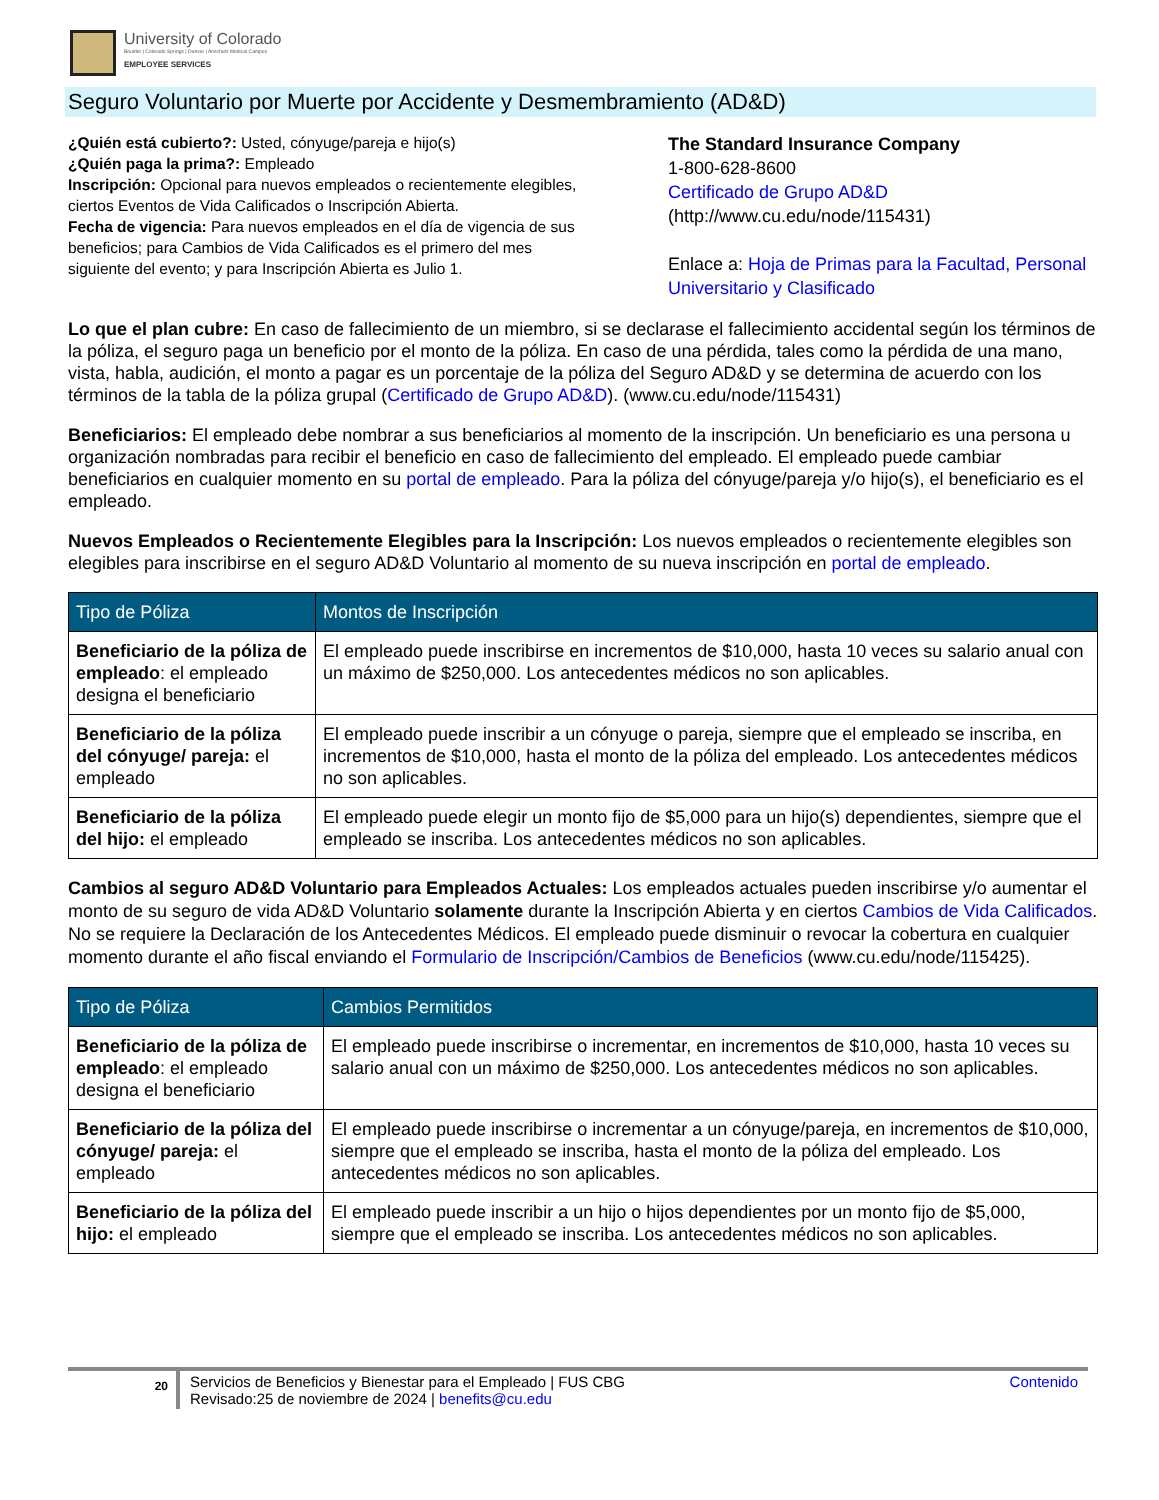University of Colorado
Boulder | Colorado Springs | Denver | Anschutz Medical Campus
EMPLOYEE SERVICES
Seguro Voluntario por Muerte por Accidente y Desmembramiento (AD&D)
¿Quién está cubierto?: Usted, cónyuge/pareja e hijo(s)
¿Quién paga la prima?: Empleado
Inscripción: Opcional para nuevos empleados o recientemente elegibles, ciertos Eventos de Vida Calificados o Inscripción Abierta.
Fecha de vigencia: Para nuevos empleados en el día de vigencia de sus beneficios; para Cambios de Vida Calificados es el primero del mes siguiente del evento; y para Inscripción Abierta es Julio 1.
The Standard Insurance Company
1-800-628-8600
Certificado de Grupo AD&D
(http://www.cu.edu/node/115431)
Enlace a: Hoja de Primas para la Facultad, Personal Universitario y Clasificado
Lo que el plan cubre: En caso de fallecimiento de un miembro, si se declarase el fallecimiento accidental según los términos de la póliza, el seguro paga un beneficio por el monto de la póliza. En caso de una pérdida, tales como la pérdida de una mano, vista, habla, audición, el monto a pagar es un porcentaje de la póliza del Seguro AD&D y se determina de acuerdo con los términos de la tabla de la póliza grupal (Certificado de Grupo AD&D). (www.cu.edu/node/115431)
Beneficiarios: El empleado debe nombrar a sus beneficiarios al momento de la inscripción. Un beneficiario es una persona u organización nombradas para recibir el beneficio en caso de fallecimiento del empleado. El empleado puede cambiar beneficiarios en cualquier momento en su portal de empleado. Para la póliza del cónyuge/pareja y/o hijo(s), el beneficiario es el empleado.
Nuevos Empleados o Recientemente Elegibles para la Inscripción: Los nuevos empleados o recientemente elegibles son elegibles para inscribirse en el seguro AD&D Voluntario al momento de su nueva inscripción en portal de empleado.
| Tipo de Póliza | Montos de Inscripción |
| --- | --- |
| Beneficiario de la póliza de empleado : el empleado designa el beneficiario | El empleado puede inscribirse en incrementos de $10,000, hasta 10 veces su salario anual con un máximo de $250,000. Los antecedentes médicos no son aplicables. |
| Beneficiario de la póliza del cónyuge/ pareja: el empleado | El empleado puede inscribir a un cónyuge o pareja, siempre que el empleado se inscriba, en incrementos de $10,000, hasta el monto de la póliza del empleado. Los antecedentes médicos no son aplicables. |
| Beneficiario de la póliza del hijo: el empleado | El empleado puede elegir un monto fijo de $5,000 para un hijo(s) dependientes, siempre que el empleado se inscriba. Los antecedentes médicos no son aplicables. |
Cambios al seguro AD&D Voluntario para Empleados Actuales: Los empleados actuales pueden inscribirse y/o aumentar el monto de su seguro de vida AD&D Voluntario solamente durante la Inscripción Abierta y en ciertos Cambios de Vida Calificados. No se requiere la Declaración de los Antecedentes Médicos. El empleado puede disminuir o revocar la cobertura en cualquier momento durante el año fiscal enviando el Formulario de Inscripción/Cambios de Beneficios (www.cu.edu/node/115425).
| Tipo de Póliza | Cambios Permitidos |
| --- | --- |
| Beneficiario de la póliza de empleado : el empleado designa el beneficiario | El empleado puede inscribirse o incrementar, en incrementos de $10,000, hasta 10 veces su salario anual con un máximo de $250,000. Los antecedentes médicos no son aplicables. |
| Beneficiario de la póliza del cónyuge/ pareja: el empleado | El empleado puede inscribirse o incrementar a un cónyuge/pareja, en incrementos de $10,000, siempre que el empleado se inscriba, hasta el monto de la póliza del empleado. Los antecedentes médicos no son aplicables. |
| Beneficiario de la póliza del hijo: el empleado | El empleado puede inscribir a un hijo o hijos dependientes por un monto fijo de $5,000, siempre que el empleado se inscriba. Los antecedentes médicos no son aplicables. |
20
Servicios de Beneficios y Bienestar para el Empleado | FUS CBG
Revisado:25 de noviembre de 2024 | benefits@cu.edu
Contenido